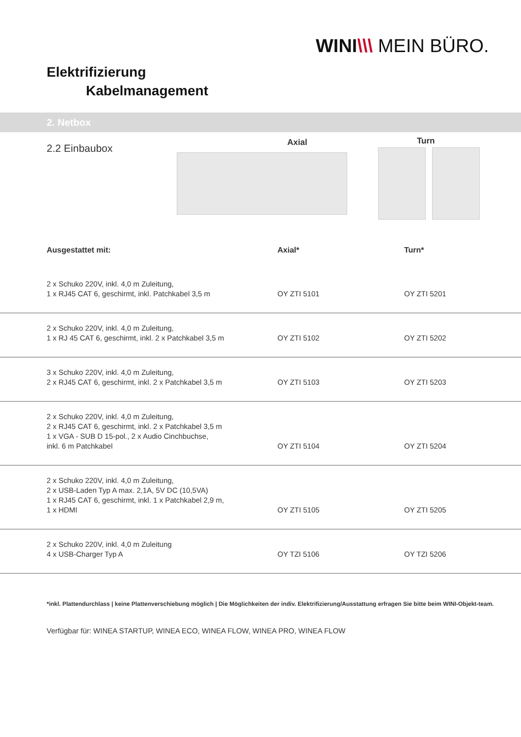WINI\\\ MEIN BÜRO.
Elektrifizierung
Kabelmanagement
2. Netbox
2.2 Einbaubox Axial Turn
| Ausgestattet mit: | Axial* | Turn* |
| --- | --- | --- |
| 2 x Schuko 220V, inkl. 4,0 m Zuleitung, 1 x RJ45 CAT 6, geschirmt, inkl. Patchkabel 3,5 m | OY ZTI 5101 | OY ZTI 5201 |
| 2 x Schuko 220V, inkl. 4,0 m Zuleitung, 1 x RJ 45 CAT 6, geschirmt, inkl. 2 x Patchkabel 3,5 m | OY ZTI 5102 | OY ZTI 5202 |
| 3 x Schuko 220V, inkl. 4,0 m Zuleitung, 2 x RJ45 CAT 6, geschirmt, inkl. 2 x Patchkabel 3,5 m | OY ZTI 5103 | OY ZTI 5203 |
| 2 x Schuko 220V, inkl. 4,0 m Zuleitung, 2 x RJ45 CAT 6, geschirmt, inkl. 2 x Patchkabel 3,5 m 1 x VGA - SUB D 15-pol., 2 x Audio Cinchbuchse, inkl. 6 m Patchkabel | OY ZTI 5104 | OY ZTI 5204 |
| 2 x Schuko 220V, inkl. 4,0 m Zuleitung, 2 x USB-Laden Typ A max. 2,1A, 5V DC (10,5VA) 1 x RJ45 CAT 6, geschirmt, inkl. 1 x Patchkabel 2,9 m, 1 x HDMI | OY ZTI 5105 | OY ZTI 5205 |
| 2 x Schuko 220V, inkl. 4,0 m Zuleitung 4 x USB-Charger Typ A | OY TZI 5106 | OY TZI 5206 |
*inkl. Plattendurchlass | keine Plattenverschiebung möglich | Die Möglichkeiten der indiv. Elektrifizierung/Ausstattung erfragen Sie bitte beim WINI-Objekt-team.
Verfügbar für: WINEA STARTUP, WINEA ECO, WINEA FLOW, WINEA PRO, WINEA FLOW